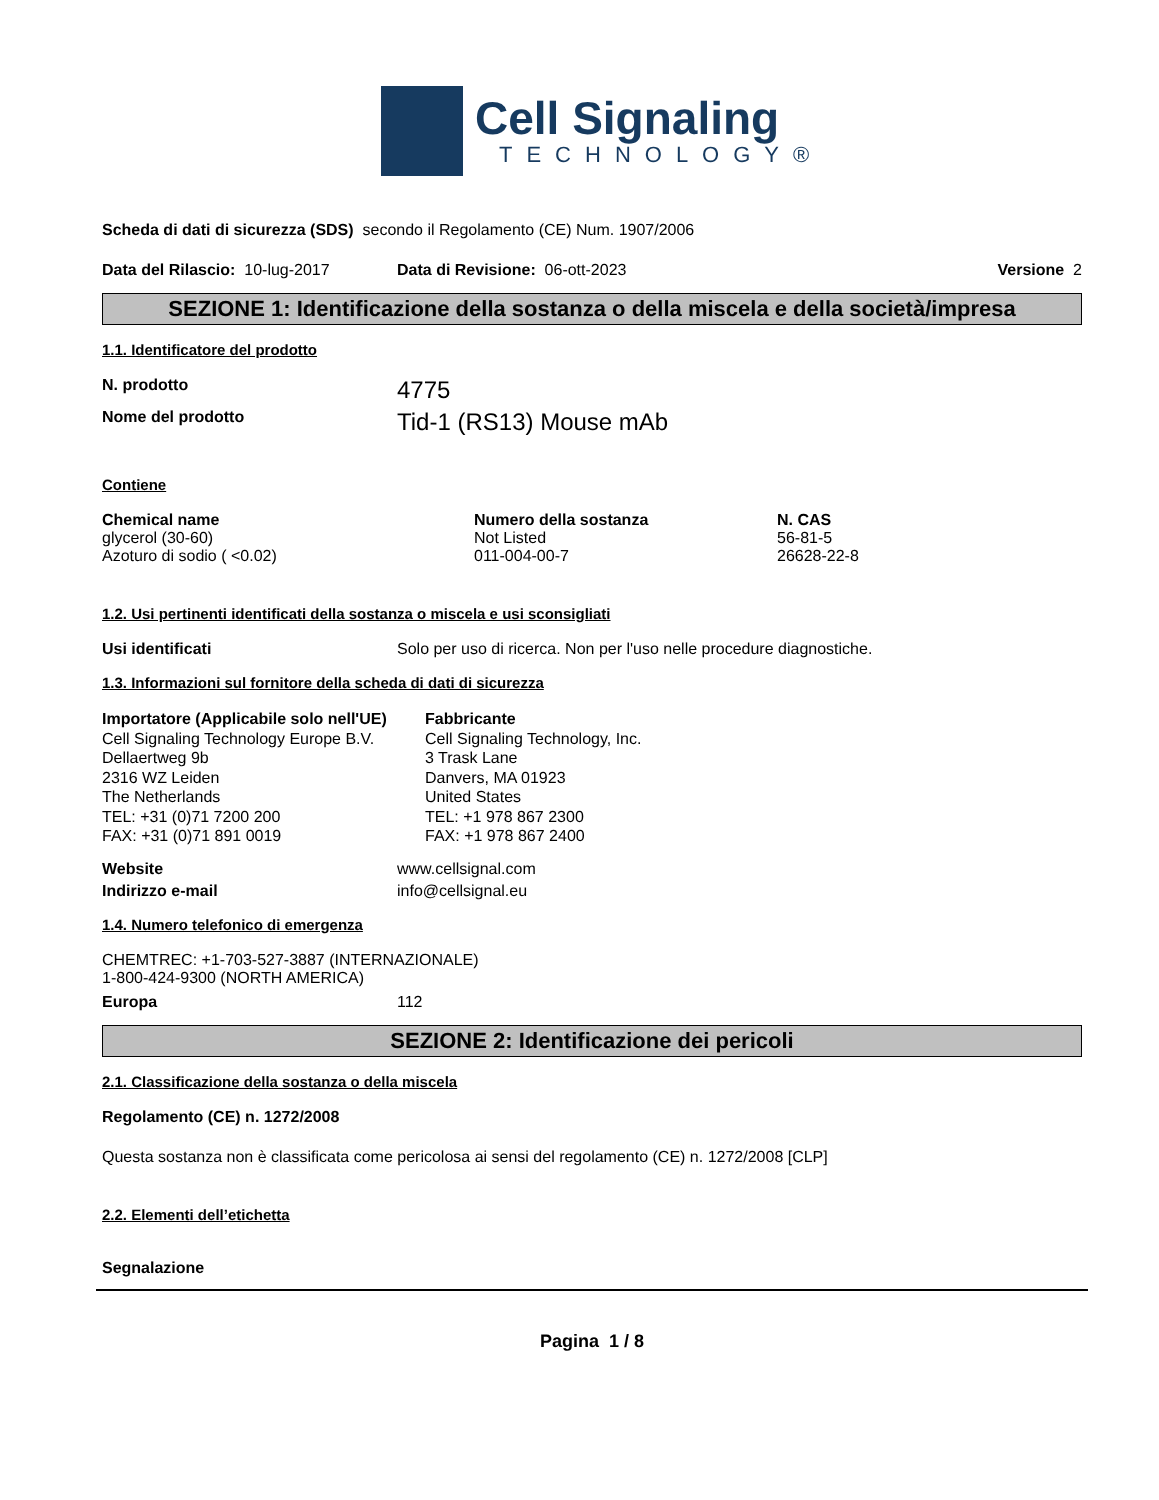Cell Signaling
TECHNOLOGY®
Scheda di dati di sicurezza (SDS) secondo il Regolamento (CE) Num. 1907/2006
Data del Rilascio: 10-lug-2017 Data di Revisione: 06-ott-2023 Versione 2
SEZIONE 1: Identificazione della sostanza o della miscela e della società/impresa
1.1. Identificatore del prodotto
N. prodotto 4775
Nome del prodotto Tid-1 (RS13) Mouse mAb
Contiene
| Chemical name | Numero della sostanza | N. CAS |
| --- | --- | --- |
| glycerol (30-60) | Not Listed | 56-81-5 |
| Azoturo di sodio ( <0.02) | 011-004-00-7 | 26628-22-8 |
1.2. Usi pertinenti identificati della sostanza o miscela e usi sconsigliati
Usi identificati Solo per uso di ricerca. Non per l'uso nelle procedure diagnostiche.
1.3. Informazioni sul fornitore della scheda di dati di sicurezza
Importatore (Applicabile solo nell'UE)
Cell Signaling Technology Europe B.V.
Dellaertweg 9b
2316 WZ Leiden
The Netherlands
TEL: +31 (0)71 7200 200
FAX: +31 (0)71 891 0019
Fabbricante
Cell Signaling Technology, Inc.
3 Trask Lane
Danvers, MA 01923
United States
TEL: +1 978 867 2300
FAX: +1 978 867 2400
Website www.cellsignal.com
Indirizzo e-mail info@cellsignal.eu
1.4. Numero telefonico di emergenza
CHEMTREC: +1-703-527-3887 (INTERNAZIONALE)
1-800-424-9300 (NORTH AMERICA)
Europa 112
SEZIONE 2: Identificazione dei pericoli
2.1. Classificazione della sostanza o della miscela
Regolamento (CE) n. 1272/2008
Questa sostanza non è classificata come pericolosa ai sensi del regolamento (CE) n. 1272/2008 [CLP]
2.2. Elementi dell’etichetta
Segnalazione
Pagina 1 / 8